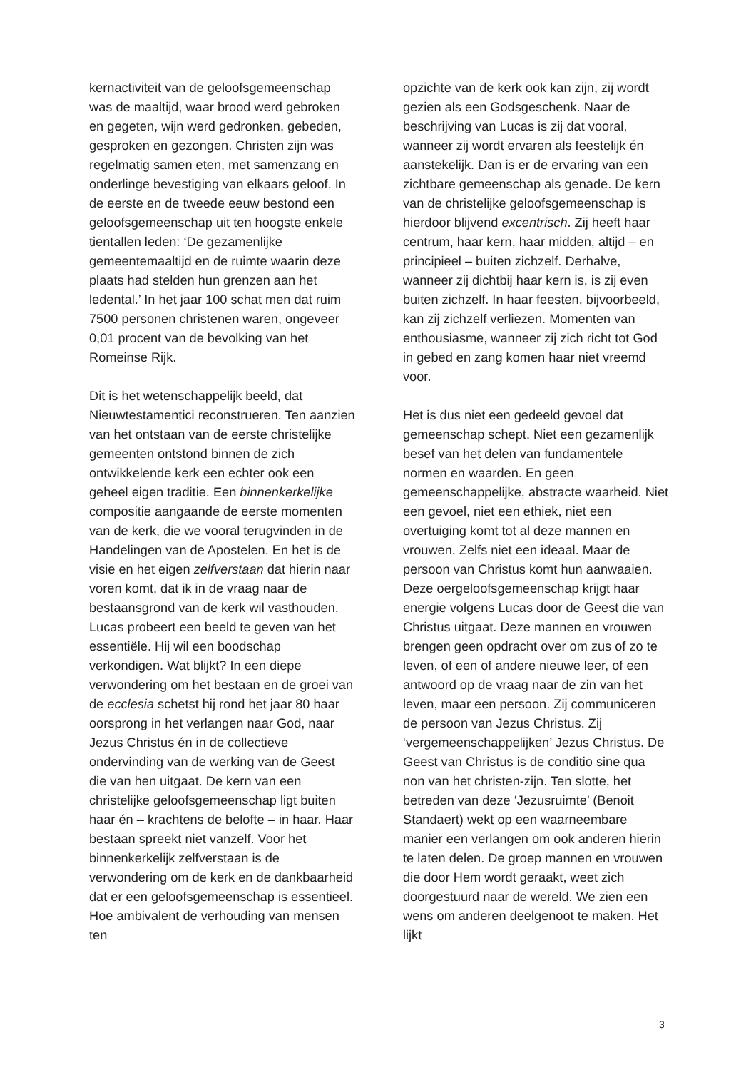kernactiviteit van de geloofsgemeenschap was de maaltijd, waar brood werd gebroken en gegeten, wijn werd gedronken, gebeden, gesproken en gezongen. Christen zijn was regelmatig samen eten, met samenzang en onderlinge bevestiging van elkaars geloof. In de eerste en de tweede eeuw bestond een geloofsgemeenschap uit ten hoogste enkele tientallen leden: ‘De gezamenlijke gemeentemaaltijd en de ruimte waarin deze plaats had stelden hun grenzen aan het ledental.’ In het jaar 100 schat men dat ruim 7500 personen christenen waren, ongeveer 0,01 procent van de bevolking van het Romeinse Rijk.
Dit is het wetenschappelijk beeld, dat Nieuwtestamentici reconstrueren. Ten aanzien van het ontstaan van de eerste christelijke gemeenten ontstond binnen de zich ontwikkelende kerk een echter ook een geheel eigen traditie. Een binnenkerkelijke compositie aangaande de eerste momenten van de kerk, die we vooral terugvinden in de Handelingen van de Apostelen. En het is de visie en het eigen zelfverstaan dat hierin naar voren komt, dat ik in de vraag naar de bestaansgrond van de kerk wil vasthouden. Lucas probeert een beeld te geven van het essentiële. Hij wil een boodschap verkondigen. Wat blijkt? In een diepe verwondering om het bestaan en de groei van de ecclesia schetst hij rond het jaar 80 haar oorsprong in het verlangen naar God, naar Jezus Christus én in de collectieve ondervinding van de werking van de Geest die van hen uitgaat. De kern van een christelijke geloofsgemeenschap ligt buiten haar én – krachtens de belofte – in haar. Haar bestaan spreekt niet vanzelf. Voor het binnenkerkelijk zelfverstaan is de verwondering om de kerk en de dankbaarheid dat er een geloofsgemeenschap is essentieel. Hoe ambivalent de verhouding van mensen ten
opzichte van de kerk ook kan zijn, zij wordt gezien als een Godsgeschenk. Naar de beschrijving van Lucas is zij dat vooral, wanneer zij wordt ervaren als feestelijk én aanstekelijk. Dan is er de ervaring van een zichtbare gemeenschap als genade. De kern van de christelijke geloofsgemeenschap is hierdoor blijvend excentrisch. Zij heeft haar centrum, haar kern, haar midden, altijd – en principieel – buiten zichzelf. Derhalve, wanneer zij dichtbij haar kern is, is zij even buiten zichzelf. In haar feesten, bijvoorbeeld, kan zij zichzelf verliezen. Momenten van enthousiasme, wanneer zij zich richt tot God in gebed en zang komen haar niet vreemd voor.
Het is dus niet een gedeeld gevoel dat gemeenschap schept. Niet een gezamenlijk besef van het delen van fundamentele normen en waarden. En geen gemeenschappelijke, abstracte waarheid. Niet een gevoel, niet een ethiek, niet een overtuiging komt tot al deze mannen en vrouwen. Zelfs niet een ideaal. Maar de persoon van Christus komt hun aanwaaien. Deze oergeloofsgemeenschap krijgt haar energie volgens Lucas door de Geest die van Christus uitgaat. Deze mannen en vrouwen brengen geen opdracht over om zus of zo te leven, of een of andere nieuwe leer, of een antwoord op de vraag naar de zin van het leven, maar een persoon. Zij communiceren de persoon van Jezus Christus. Zij ‘vergemeenschappelijken’ Jezus Christus. De Geest van Christus is de conditio sine qua non van het christen-zijn. Ten slotte, het betreden van deze ‘Jezusruimte’ (Benoit Standaert) wekt op een waarneembare manier een verlangen om ook anderen hierin te laten delen. De groep mannen en vrouwen die door Hem wordt geraakt, weet zich doorgestuurd naar de wereld. We zien een wens om anderen deelgenoot te maken. Het lijkt
3